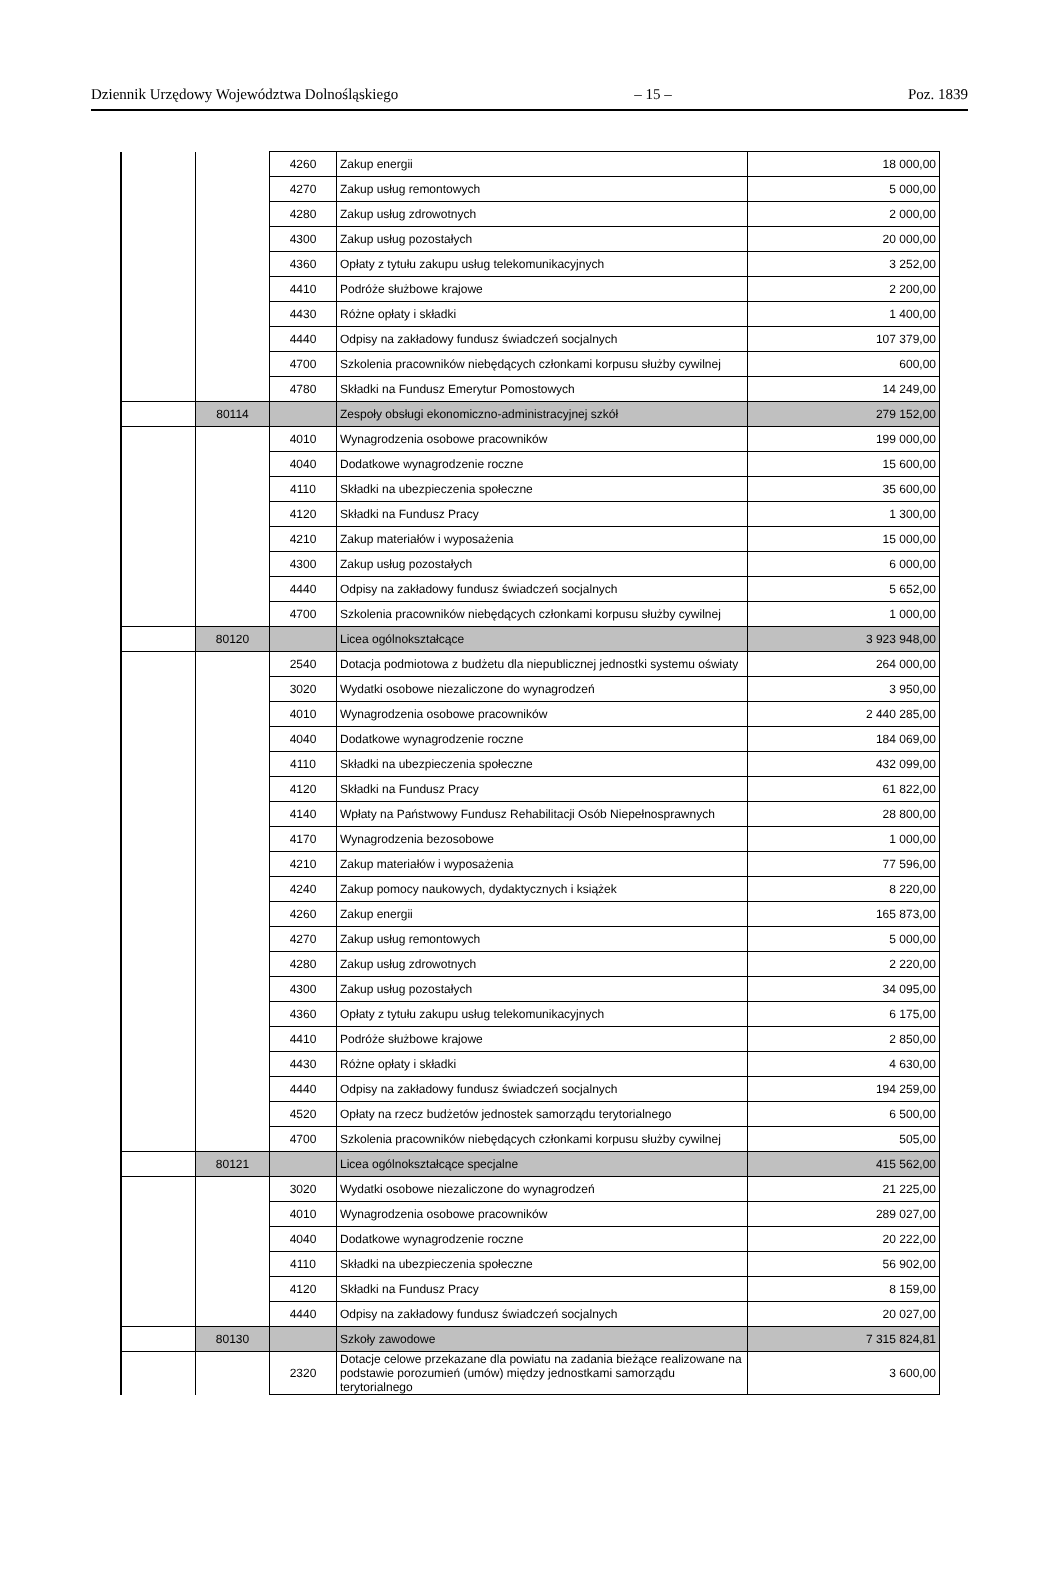Dziennik Urzędowy Województwa Dolnośląskiego – 15 – Poz. 1839
| | | 4260 | Zakup energii | 18 000,00 |
| | | 4270 | Zakup usług remontowych | 5 000,00 |
| | | 4280 | Zakup usług zdrowotnych | 2 000,00 |
| | | 4300 | Zakup usług pozostałych | 20 000,00 |
| | | 4360 | Opłaty z tytułu zakupu usług telekomunikacyjnych | 3 252,00 |
| | | 4410 | Podróże służbowe krajowe | 2 200,00 |
| | | 4430 | Różne opłaty i składki | 1 400,00 |
| | | 4440 | Odpisy na zakładowy fundusz świadczeń socjalnych | 107 379,00 |
| | | 4700 | Szkolenia pracowników niebędących członkami korpusu służby cywilnej | 600,00 |
| | | 4780 | Składki na Fundusz Emerytur Pomostowych | 14 249,00 |
| | 80114 | | Zespoły obsługi ekonomiczno-administracyjnej szkół | 279 152,00 |
| | | 4010 | Wynagrodzenia osobowe pracowników | 199 000,00 |
| | | 4040 | Dodatkowe wynagrodzenie roczne | 15 600,00 |
| | | 4110 | Składki na ubezpieczenia społeczne | 35 600,00 |
| | | 4120 | Składki na Fundusz Pracy | 1 300,00 |
| | | 4210 | Zakup materiałów i wyposażenia | 15 000,00 |
| | | 4300 | Zakup usług pozostałych | 6 000,00 |
| | | 4440 | Odpisy na zakładowy fundusz świadczeń socjalnych | 5 652,00 |
| | | 4700 | Szkolenia pracowników niebędących członkami korpusu służby cywilnej | 1 000,00 |
| | 80120 | | Licea ogólnokształcące | 3 923 948,00 |
| | | 2540 | Dotacja podmiotowa z budżetu dla niepublicznej jednostki systemu oświaty | 264 000,00 |
| | | 3020 | Wydatki osobowe niezaliczone do wynagrodzeń | 3 950,00 |
| | | 4010 | Wynagrodzenia osobowe pracowników | 2 440 285,00 |
| | | 4040 | Dodatkowe wynagrodzenie roczne | 184 069,00 |
| | | 4110 | Składki na ubezpieczenia społeczne | 432 099,00 |
| | | 4120 | Składki na Fundusz Pracy | 61 822,00 |
| | | 4140 | Wpłaty na Państwowy Fundusz Rehabilitacji Osób Niepełnosprawnych | 28 800,00 |
| | | 4170 | Wynagrodzenia bezosobowe | 1 000,00 |
| | | 4210 | Zakup materiałów i wyposażenia | 77 596,00 |
| | | 4240 | Zakup pomocy naukowych, dydaktycznych i książek | 8 220,00 |
| | | 4260 | Zakup energii | 165 873,00 |
| | | 4270 | Zakup usług remontowych | 5 000,00 |
| | | 4280 | Zakup usług zdrowotnych | 2 220,00 |
| | | 4300 | Zakup usług pozostałych | 34 095,00 |
| | | 4360 | Opłaty z tytułu zakupu usług telekomunikacyjnych | 6 175,00 |
| | | 4410 | Podróże służbowe krajowe | 2 850,00 |
| | | 4430 | Różne opłaty i składki | 4 630,00 |
| | | 4440 | Odpisy na zakładowy fundusz świadczeń socjalnych | 194 259,00 |
| | | 4520 | Opłaty na rzecz budżetów jednostek samorządu terytorialnego | 6 500,00 |
| | | 4700 | Szkolenia pracowników niebędących członkami korpusu służby cywilnej | 505,00 |
| | 80121 | | Licea ogólnokształcące specjalne | 415 562,00 |
| | | 3020 | Wydatki osobowe niezaliczone do wynagrodzeń | 21 225,00 |
| | | 4010 | Wynagrodzenia osobowe pracowników | 289 027,00 |
| | | 4040 | Dodatkowe wynagrodzenie roczne | 20 222,00 |
| | | 4110 | Składki na ubezpieczenia społeczne | 56 902,00 |
| | | 4120 | Składki na Fundusz Pracy | 8 159,00 |
| | | 4440 | Odpisy na zakładowy fundusz świadczeń socjalnych | 20 027,00 |
| | 80130 | | Szkoły zawodowe | 7 315 824,81 |
| | | 2320 | Dotacje celowe przekazane dla powiatu na zadania bieżące realizowane na podstawie porozumień (umów) między jednostkami samorządu terytorialnego | 3 600,00 |